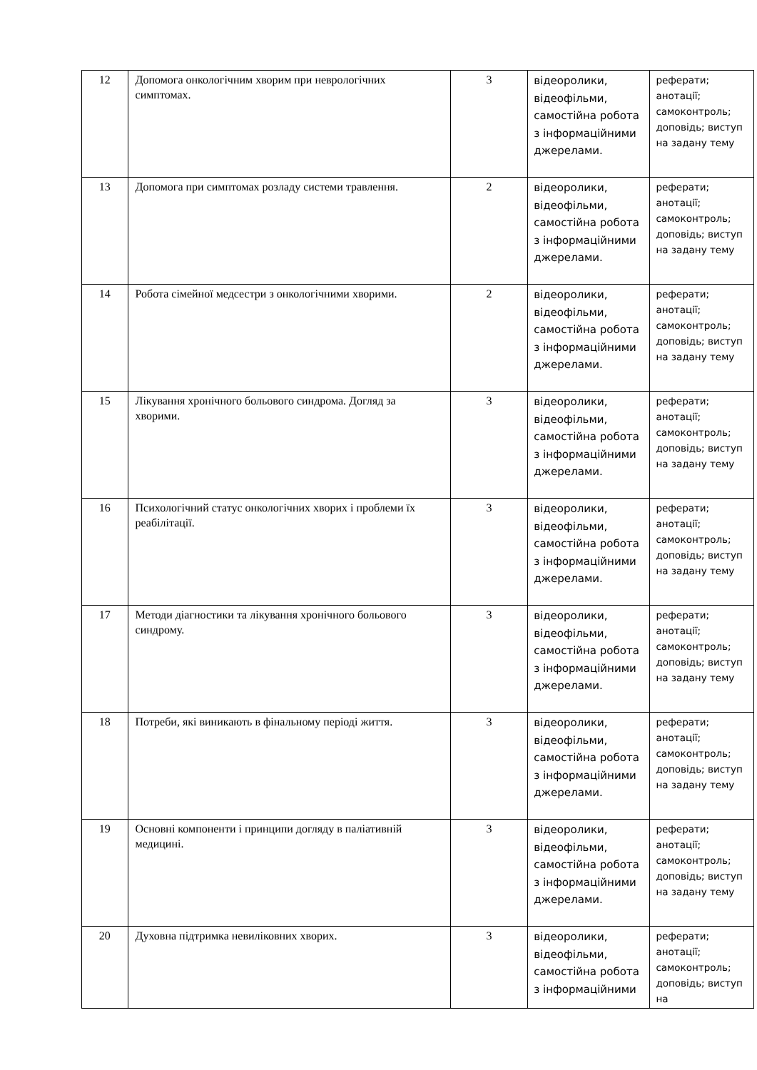| 12 | Допомога онкологічним хворим при неврологічних симптомах. | 3 | відеоролики, відеофільми, самостійна робота з інформаційними джерелами. | реферати; анотації; самоконтроль; доповідь; виступ на задану тему |
| 13 | Допомога при симптомах розладу системи травлення. | 2 | відеоролики, відеофільми, самостійна робота з інформаційними джерелами. | реферати; анотації; самоконтроль; доповідь; виступ на задану тему |
| 14 | Робота сімейної медсестри з онкологічними хворими. | 2 | відеоролики, відеофільми, самостійна робота з інформаційними джерелами. | реферати; анотації; самоконтроль; доповідь; виступ на задану тему |
| 15 | Лікування хронічного больового синдрома. Догляд за хворими. | 3 | відеоролики, відеофільми, самостійна робота з інформаційними джерелами. | реферати; анотації; самоконтроль; доповідь; виступ на задану тему |
| 16 | Психологічний статус онкологічних хворих і проблеми їх реабілітації. | 3 | відеоролики, відеофільми, самостійна робота з інформаційними джерелами. | реферати; анотації; самоконтроль; доповідь; виступ на задану тему |
| 17 | Методи діагностики та лікування хронічного больового синдрому. | 3 | відеоролики, відеофільми, самостійна робота з інформаційними джерелами. | реферати; анотації; самоконтроль; доповідь; виступ на задану тему |
| 18 | Потреби, які виникають в фінальному періоді життя. | 3 | відеоролики, відеофільми, самостійна робота з інформаційними джерелами. | реферати; анотації; самоконтроль; доповідь; виступ на задану тему |
| 19 | Основні компоненти і принципи догляду в паліативній медицині. | 3 | відеоролики, відеофільми, самостійна робота з інформаційними джерелами. | реферати; анотації; самоконтроль; доповідь; виступ на задану тему |
| 20 | Духовна підтримка невиліковних хворих. | 3 | відеоролики, відеофільми, самостійна робота з інформаційними | реферати; анотації; самоконтроль; доповідь; виступ на |